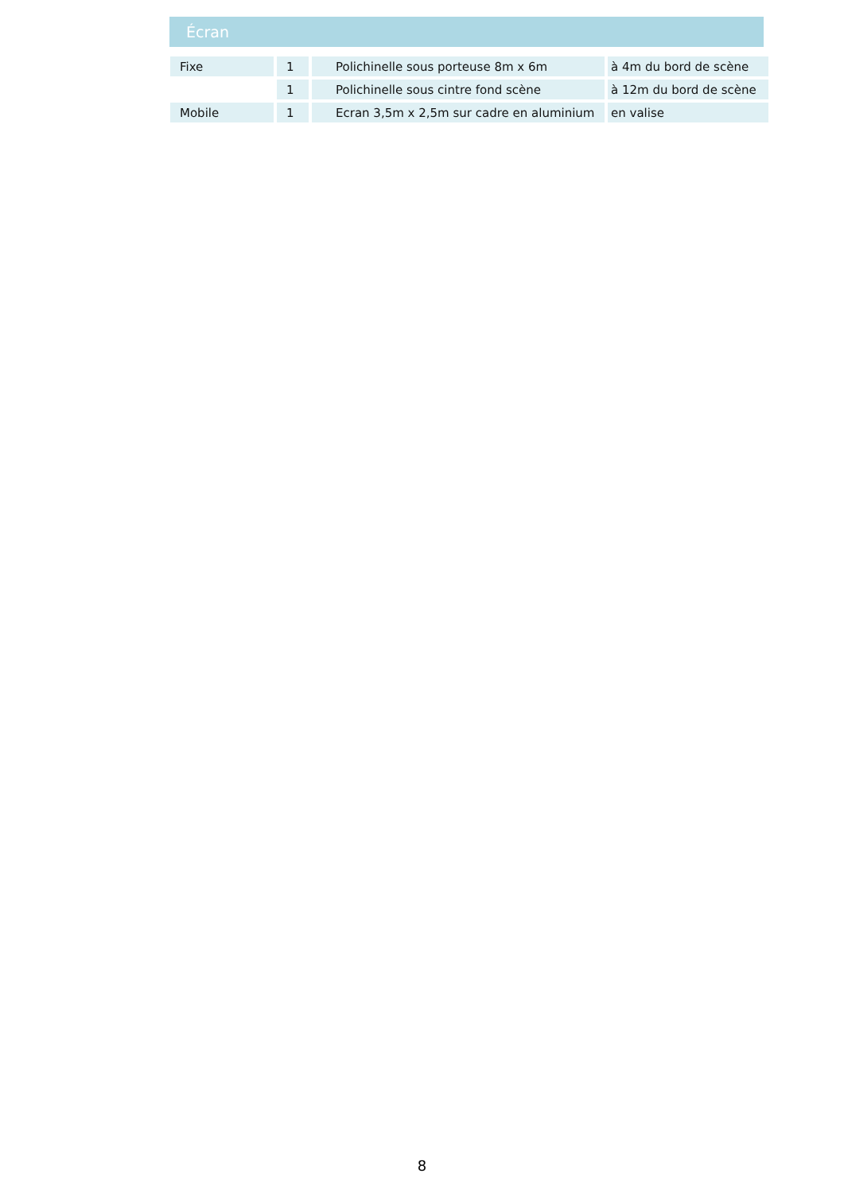Écran
| Fixe | 1 | Polichinelle sous porteuse 8m x 6m | à 4m du bord de scène |
| | 1 | Polichinelle sous cintre fond scène | à 12m du bord de scène |
| Mobile | 1 | Ecran 3,5m x 2,5m sur cadre en aluminium | en valise |
8